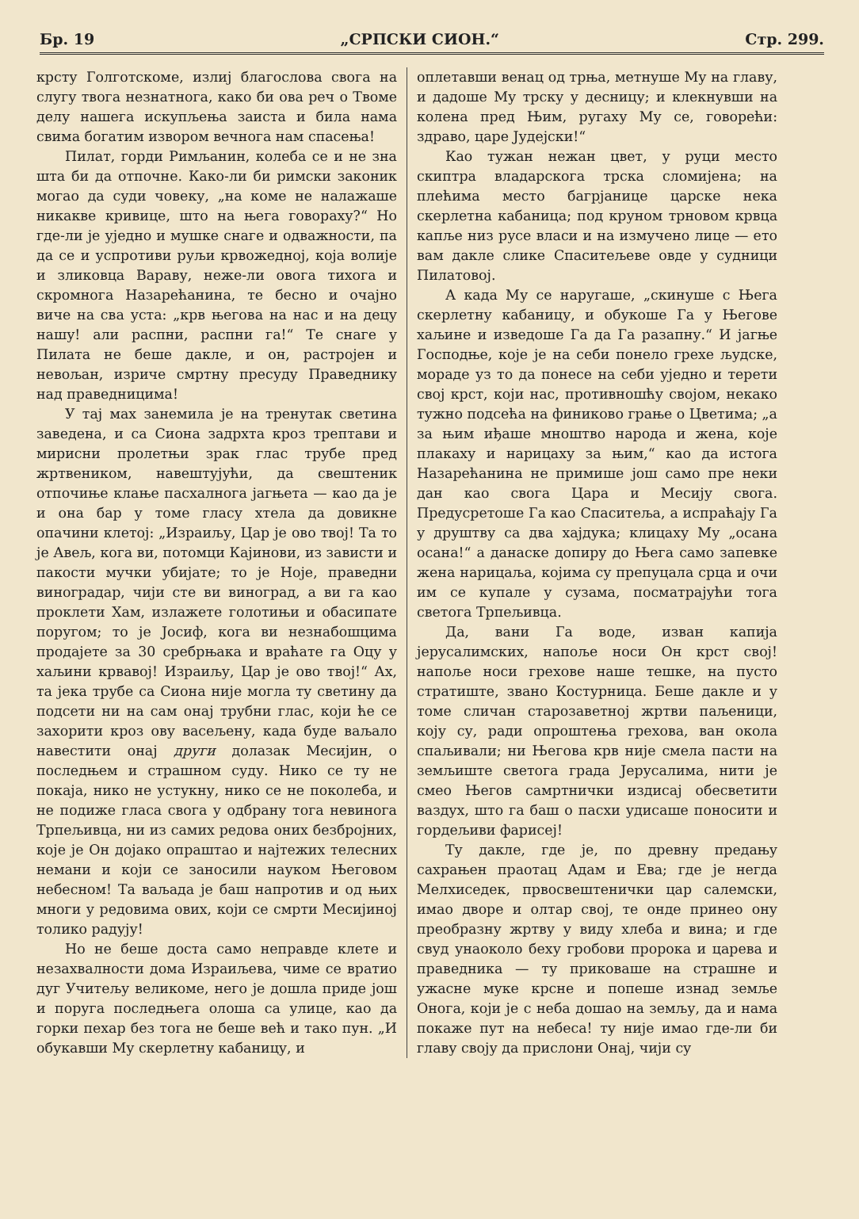Бр. 19 „СРПСКИ СИОН.“Стр. 299.
крсту Голготскоме, излиј благослова свога на слугу твога незнатнога, како би ова реч о Твоме делу нашега искупљења заиста и била нама свима богатим извором вечнога нам спасења!
Пилат, горди Римљанин, колеба се и не зна шта би да отпочне. Како-ли би римски законик могао да суди човеку, „на коме не налажаше никакве кривице, што на њега говораху?“ Но где-ли је уједно и мушке снаге и одважности, па да се и успротиви руљи крвожедној, која волије и зликовца Вараву, неже-ли овога тихога и скромнога Назарећанина, те бесно и очајно виче на сва уста: „крв његова на нас и на децу нашу! али распни, распни га!“ Те снаге у Пилата не беше дакле, и он, растројен и невољан, изриче смртну пресуду Праведнику над праведницима!
У тај мах занемила је на тренутак светина заведена, и са Сиона задрхта кроз трептави и мирисни пролетњи зрак глас трубе пред жртвеником, навештујући, да свештеник отпочиње клање пасхалнога јагњета — као да је и она бар у томе гласу хтела да довикне опачини клетој: „Израиљу, Цар је ово твој! Та то је Авељ, кога ви, потомци Кајинови, из зависти и пакости мучки убијате; то је Ноје, праведни виноградар, чији сте ви виноград, а ви га као проклети Хам, излажете голотињи и обасипате поругом; то је Јосиф, кога ви незнабошцима продајете за 30 сребрњака и враћате га Оцу у хаљини крвавој! Израиљу, Цар је ово твој!“ Ах, та јека трубе са Сиона није могла ту светину да подсети ни на сам онај трубни глас, који ће се захорити кроз ову васељену, када буде ваљало навестити онај други долазак Месијин, о последњем и страшном суду. Нико се ту не покаја, нико не устукну, нико се не поколеба, и не подиже гласа свога у одбрану тога невинога Трпељивца, ни из самих редова оних безбројних, које је Он дојако опраштао и најтежих телесних немани и који се заносили науком Његовом небесном! Та ваљада је баш напротив и од њих многи у редовима ових, који се смрти Месијиној толико радују!
Но не беше доста само неправде клете и незахвалности дома Израиљева, чиме се вратио дуг Учитељу великоме, него је дошла приде још и поруга последњега олоша са улице, као да горки пехар без тога не беше већ и тако пун. „И обукавши Му скерлетну кабаницу, и
оплетавши венац од трња, метнуше Му на главу, и дадоше Му трску у десницу; и клекнувши на колена пред Њим, ругаху Му се, говорећи: здраво, царе Јудејски!“
Као тужан нежан цвет, у руци место скиптра владарскога трска сломијена; на плећима место багрјанице царске нека скерлетна кабаница; под круном трновом крвца капље низ русе власи и на измучено лице — ето вам дакле слике Спаситељеве овде у судници Пилатовој.
А када Му се наругаше, „скинуше с Њега скерлетну кабаницу, и обукоше Га у Његове хаљине и изведоше Га да Га разапну.“ И јагње Господње, које је на себи понело грехе људске, мораде уз то да понесе на себи уједно и терети свој крст, који нас, противношћу својом, некако тужно подсећа на финиково грање о Цветима; „а за њим иђаше мноштво народа и жена, које плакаху и нарицаху за њим,“ као да истога Назарећанина не примише још само пре неки дан као свога Цара и Месију свога. Предусретоше Га као Спаситеља, а испраћају Га у друштву са два хајдука; клицаху Му „осана осана!“ а данаске допиру до Њега само запевке жена нарицаља, којима су препуцала срца и очи им се купале у сузама, посматрајући тога светога Трпељивца.
Да, вани Га воде, изван капија јерусалимских, напоље носи Он крст свој! напоље носи грехове наше тешке, на пусто стратиште, звано Костурница. Беше дакле и у томе сличан старозаветној жртви паљеници, коју су, ради опроштења грехова, ван окола спаљивали; ни Његова крв није смела пасти на земљиште светога града Јерусалима, нити је смео Његов самртнички издисај обесветити ваздух, што га баш о пасхи удисаше поносити и гордељиви фарисеј!
Ту дакле, где је, по древну предању сахрањен праотац Адам и Ева; где је негда Мелхиседек, првосвештенички цар салемски, имао дворе и олтар свој, те онде принео ону преобразну жртву у виду хлеба и вина; и где свуд унаоколо беху гробови пророка и царева и праведника — ту приковаше на страшне и ужасне муке крсне и попеше изнад земље Онога, који је с неба дошао на земљу, да и нама покаже пут на небеса! ту није имао где-ли би главу своју да прислони Онај, чији су